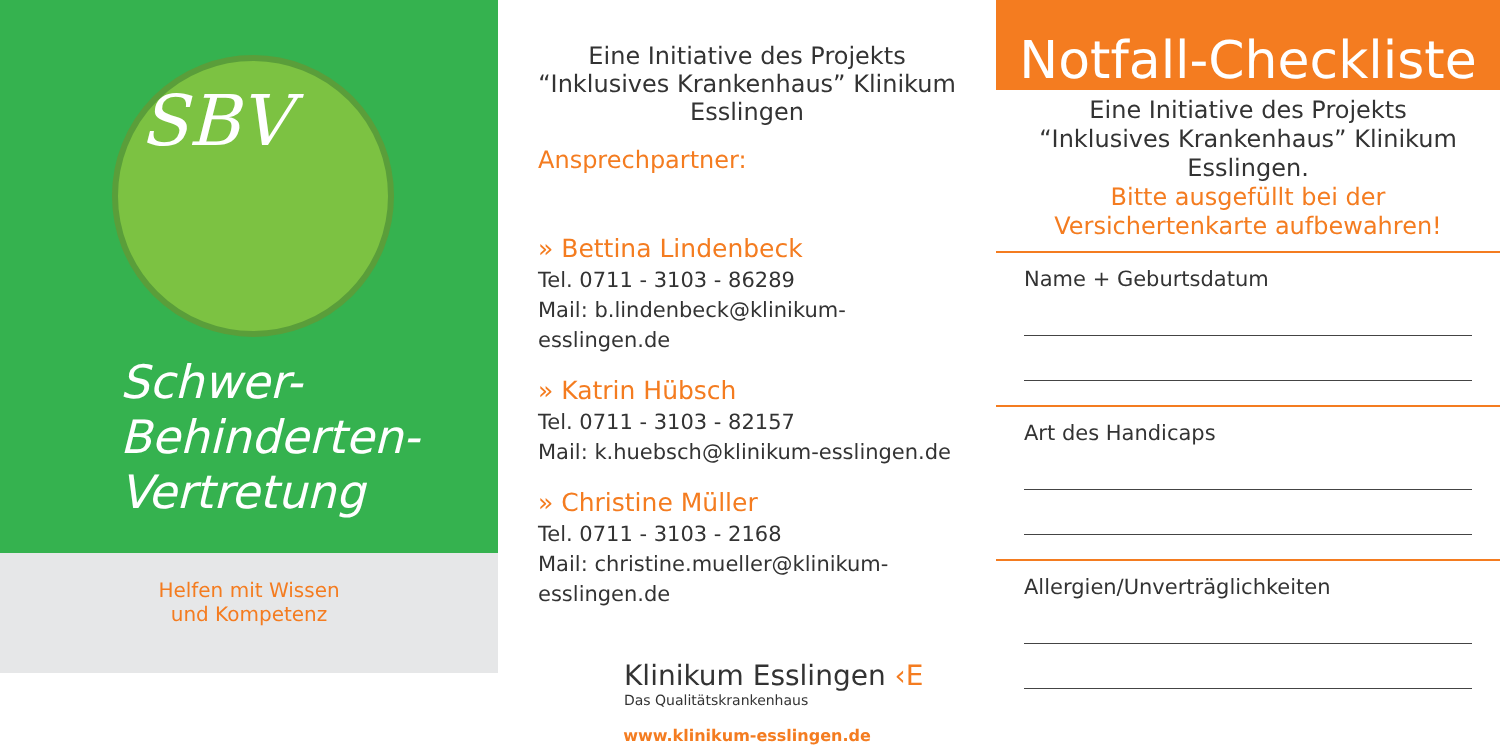SBV
Schwer-
Behinderten-
Vertretung
Helfen mit Wissen
und Kompetenz
Eine Initiative des Projekts
“Inklusives Krankenhaus” Klinikum Esslingen
Ansprechpartner:
» Bettina Lindenbeck
Tel. 0711 - 3103 - 86289
Mail: b.lindenbeck@klinikum-esslingen.de
» Katrin Hübsch
Tel. 0711 - 3103 - 82157
Mail: k.huebsch@klinikum-esslingen.de
» Christine Müller
Tel. 0711 - 3103 - 2168
Mail: christine.mueller@klinikum-esslingen.de
Klinikum Esslingen ‹E
Das Qualitätskrankenhaus
www.klinikum-esslingen.de
Notfall-Checkliste
Eine Initiative des Projekts
“Inklusives Krankenhaus” Klinikum Esslingen.
Bitte ausgefüllt bei der
Versichertenkarte aufbewahren!
Name + Geburtsdatum
Art des Handicaps
Allergien/Unverträglichkeiten